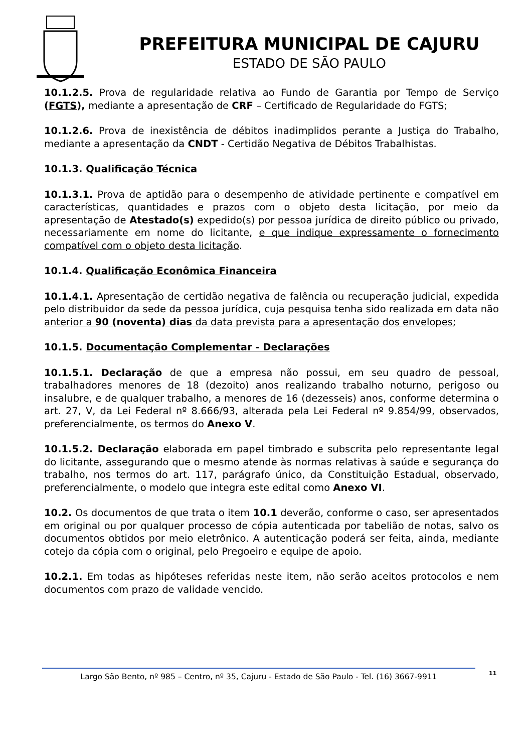PREFEITURA MUNICIPAL DE CAJURU
ESTADO DE SÃO PAULO
10.1.2.5. Prova de regularidade relativa ao Fundo de Garantia por Tempo de Serviço (FGTS), mediante a apresentação de CRF – Certificado de Regularidade do FGTS;
10.1.2.6. Prova de inexistência de débitos inadimplidos perante a Justiça do Trabalho, mediante a apresentação da CNDT - Certidão Negativa de Débitos Trabalhistas.
10.1.3. Qualificação Técnica
10.1.3.1. Prova de aptidão para o desempenho de atividade pertinente e compatível em características, quantidades e prazos com o objeto desta licitação, por meio da apresentação de Atestado(s) expedido(s) por pessoa jurídica de direito público ou privado, necessariamente em nome do licitante, e que indique expressamente o fornecimento compatível com o objeto desta licitação.
10.1.4. Qualificação Econômica Financeira
10.1.4.1. Apresentação de certidão negativa de falência ou recuperação judicial, expedida pelo distribuidor da sede da pessoa jurídica, cuja pesquisa tenha sido realizada em data não anterior a 90 (noventa) dias da data prevista para a apresentação dos envelopes;
10.1.5. Documentação Complementar - Declarações
10.1.5.1. Declaração de que a empresa não possui, em seu quadro de pessoal, trabalhadores menores de 18 (dezoito) anos realizando trabalho noturno, perigoso ou insalubre, e de qualquer trabalho, a menores de 16 (dezesseis) anos, conforme determina o art. 27, V, da Lei Federal nº 8.666/93, alterada pela Lei Federal nº 9.854/99, observados, preferencialmente, os termos do Anexo V.
10.1.5.2. Declaração elaborada em papel timbrado e subscrita pelo representante legal do licitante, assegurando que o mesmo atende às normas relativas à saúde e segurança do trabalho, nos termos do art. 117, parágrafo único, da Constituição Estadual, observado, preferencialmente, o modelo que integra este edital como Anexo VI.
10.2. Os documentos de que trata o item 10.1 deverão, conforme o caso, ser apresentados em original ou por qualquer processo de cópia autenticada por tabelião de notas, salvo os documentos obtidos por meio eletrônico. A autenticação poderá ser feita, ainda, mediante cotejo da cópia com o original, pelo Pregoeiro e equipe de apoio.
10.2.1. Em todas as hipóteses referidas neste item, não serão aceitos protocolos e nem documentos com prazo de validade vencido.
Largo São Bento, nº 985 – Centro, nº 35, Cajuru - Estado de São Paulo - Tel. (16) 3667-9911 11